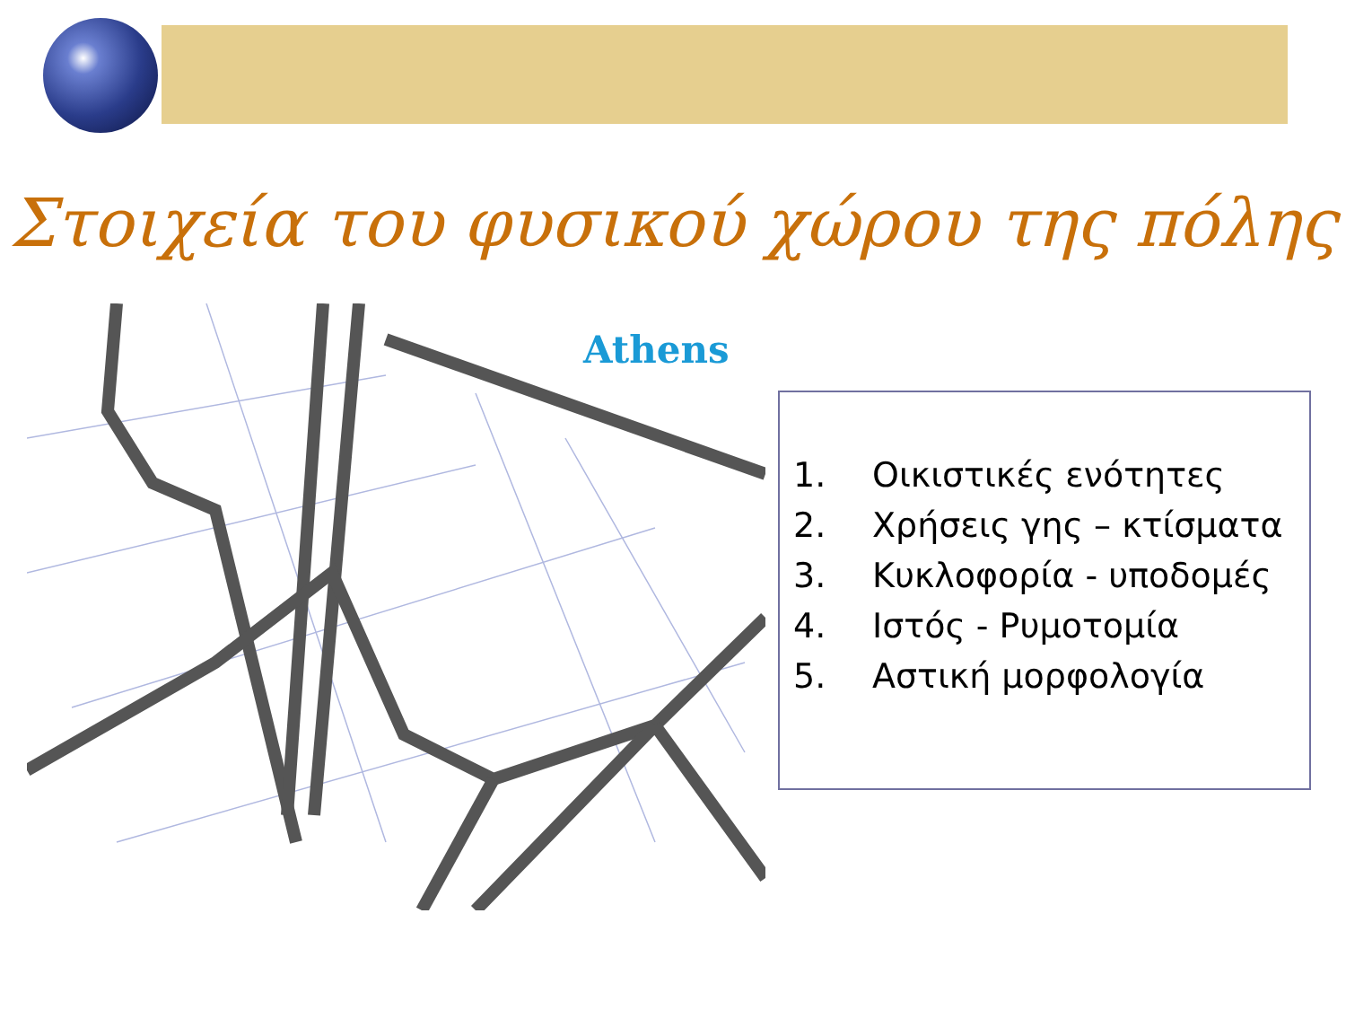Στοιχεία του φυσικού χώρου της πόλης
Athens
1. Οικιστικές ενότητες
2. Χρήσεις γης – κτίσματα
3. Κυκλοφορία - υποδομές
4. Ιστός - Ρυμοτομία
5. Αστική μορφολογία